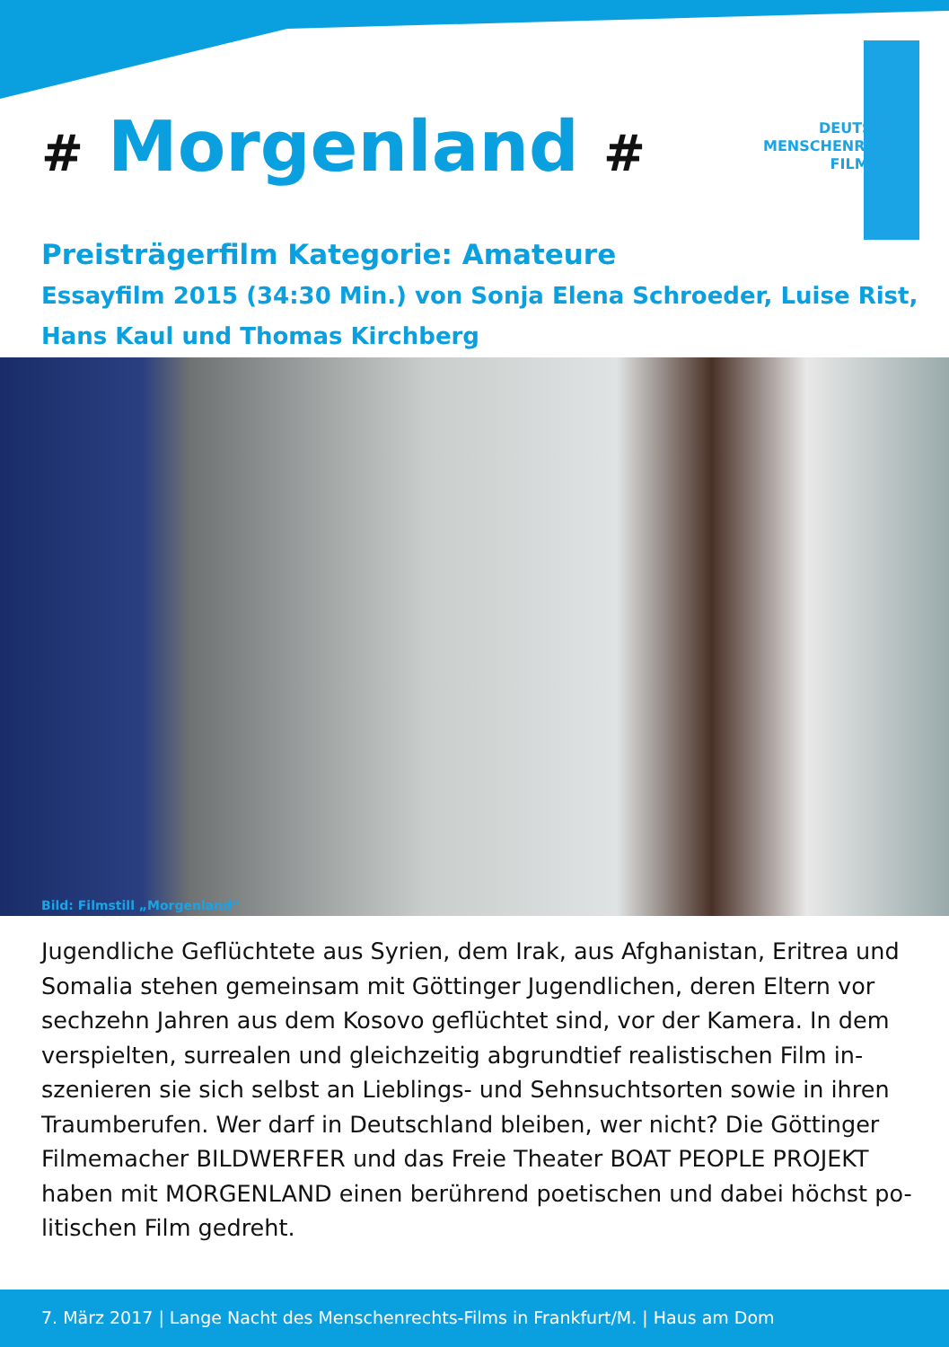# Morgenland #
DEUTSCHER
MENSCHENRECHTS
FILMPREIS
Preisträgerfilm Kategorie: Amateure
Essayfilm 2015 (34:30 Min.) von Sonja Elena Schroeder, Luise Rist,
Hans Kaul und Thomas Kirchberg
Bild: Filmstill „Morgenland“
Jugendliche Geflüchtete aus Syrien, dem Irak, aus Afghanistan, Eritrea und Somalia stehen gemeinsam mit Göttinger Jugendlichen, deren Eltern vor sechzehn Jahren aus dem Kosovo geflüchtet sind, vor der Kamera. In dem verspielten, surrealen und gleichzeitig abgrundtief realistischen Film in-szenieren sie sich selbst an Lieblings- und Sehnsuchtsorten sowie in ihren Traumberufen. Wer darf in Deutschland bleiben, wer nicht? Die Göttinger Filmemacher BILDWERFER und das Freie Theater BOAT PEOPLE PROJEKT haben mit MORGENLAND einen berührend poetischen und dabei höchst po-litischen Film gedreht.
7. März 2017 | Lange Nacht des Menschenrechts-Films in Frankfurt/M. | Haus am Dom